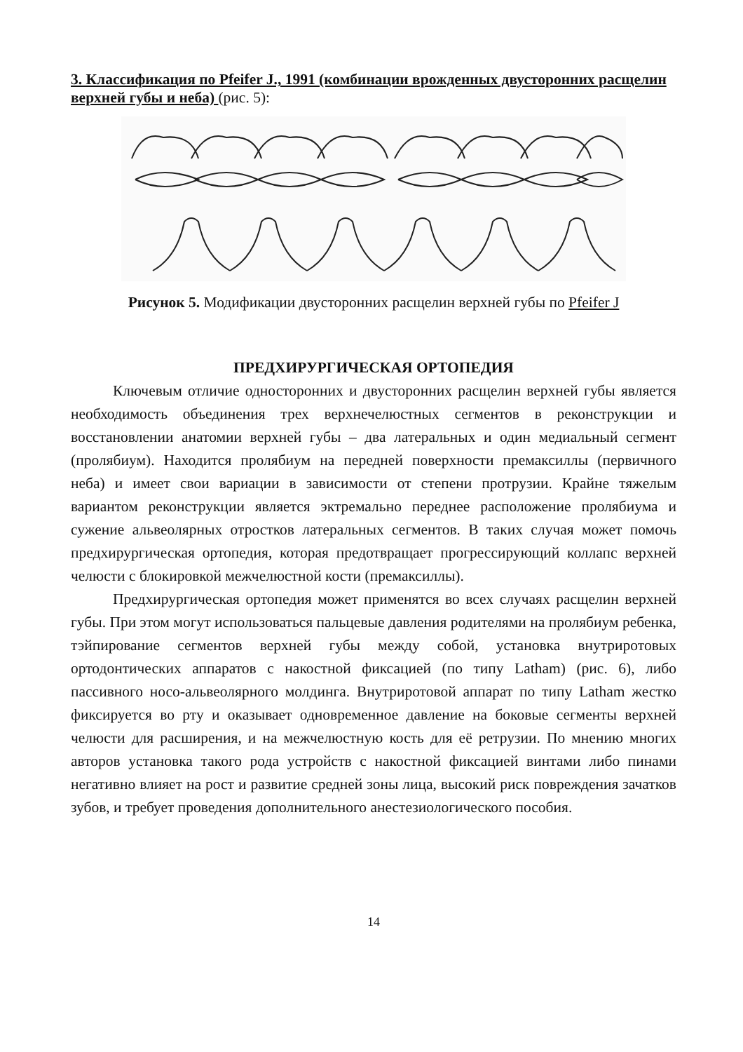3. Классификация по Pfeifer J., 1991 (комбинации врожденных двусторонних расщелин верхней губы и неба) (рис. 5):
Рисунок 5. Модификации двусторонних расщелин верхней губы по Pfeifer J
ПРЕДХИРУРГИЧЕСКАЯ ОРТОПЕДИЯ
Ключевым отличие односторонних и двусторонних расщелин верхней губы является необходимость объединения трех верхнечелюстных сегментов в реконструкции и восстановлении анатомии верхней губы – два латеральных и один медиальный сегмент (пролябиум). Находится пролябиум на передней поверхности премаксиллы (первичного неба) и имеет свои вариации в зависимости от степени протрузии. Крайне тяжелым вариантом реконструкции является эктремально переднее расположение пролябиума и сужение альвеолярных отростков латеральных сегментов. В таких случая может помочь предхирургическая ортопедия, которая предотвращает прогрессирующий коллапс верхней челюсти с блокировкой межчелюстной кости (премаксиллы).
Предхирургическая ортопедия может применятся во всех случаях расщелин верхней губы. При этом могут использоваться пальцевые давления родителями на пролябиум ребенка, тэйпирование сегментов верхней губы между собой, установка внутриротовых ортодонтических аппаратов с накостной фиксацией (по типу Latham) (рис. 6), либо пассивного носо-альвеолярного молдинга. Внутриротовой аппарат по типу Latham жестко фиксируется во рту и оказывает одновременное давление на боковые сегменты верхней челюсти для расширения, и на межчелюстную кость для её ретрузии. По мнению многих авторов установка такого рода устройств с накостной фиксацией винтами либо пинами негативно влияет на рост и развитие средней зоны лица, высокий риск повреждения зачатков зубов, и требует проведения дополнительного анестезиологического пособия.
14